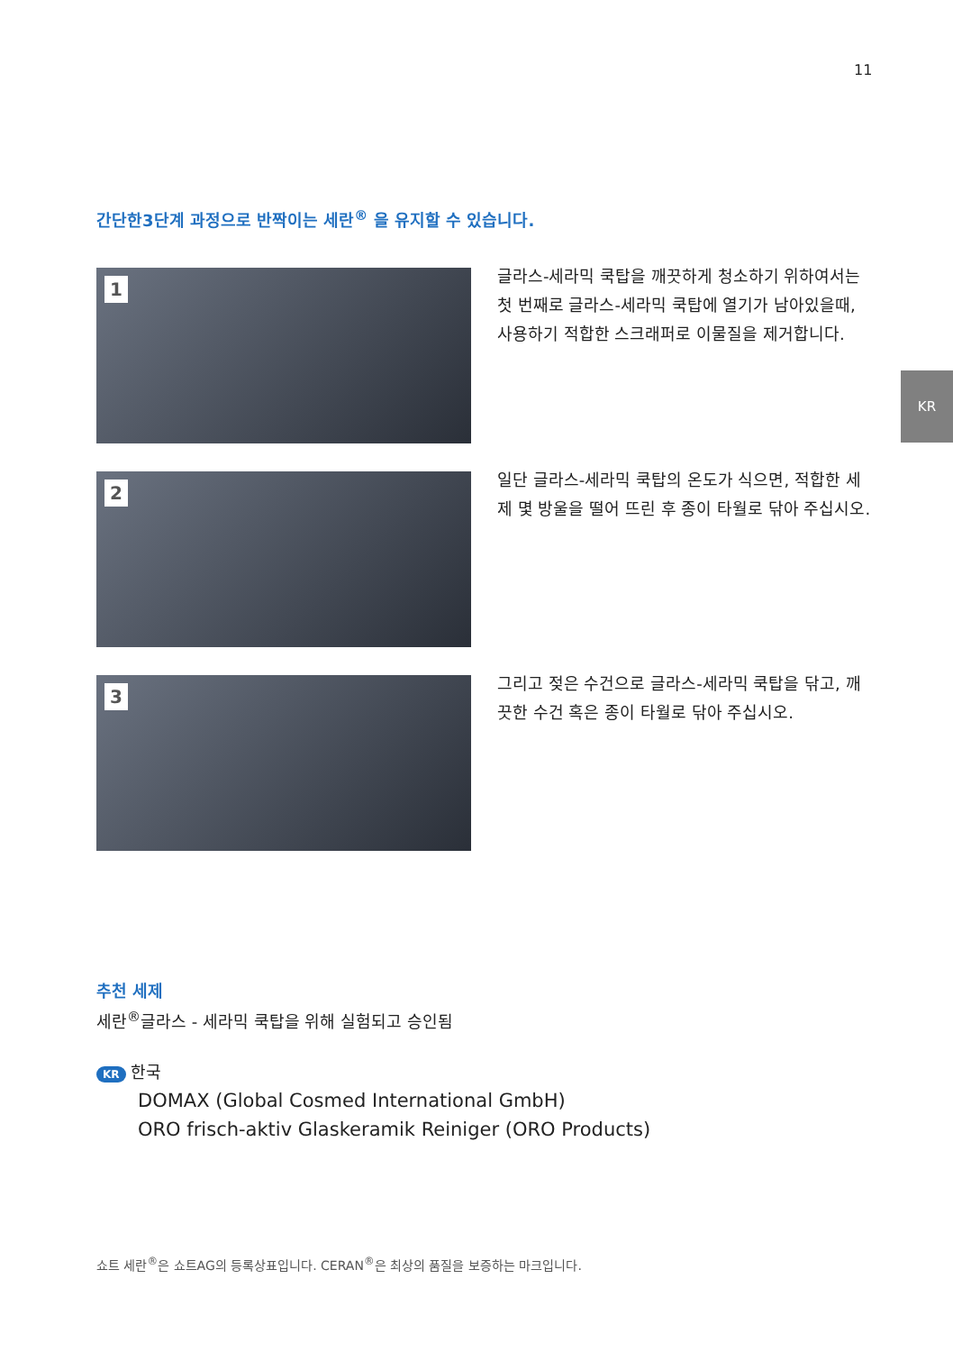11
KR
간단한3단계 과정으로 반짝이는 세란<sup>®</sup> 을 유지할 수 있습니다.
1
글라스-세라믹 쿡탑을 깨끗하게 청소하기 위하여서는 첫 번째로 글라스-세라믹 쿡탑에 열기가 남아있을때, 사용하기 적합한 스크래퍼로 이물질을 제거합니다.
2
일단 글라스-세라믹 쿡탑의 온도가 식으면, 적합한 세제 몇 방울을 떨어 뜨린 후 종이 타월로 닦아 주십시오.
3
그리고 젖은 수건으로 글라스-세라믹 쿡탑을 닦고, 깨끗한 수건 혹은 종이 타월로 닦아 주십시오.
추천 세제
세란<sup>®</sup>글라스 - 세라믹 쿡탑을 위해 실험되고 승인됨
KR 한국
DOMAX (Global Cosmed International GmbH)
ORO frisch-aktiv Glaskeramik Reiniger (ORO Products)
쇼트 세란<sup>®</sup>은 쇼트AG의 등록상표입니다. CERAN<sup>®</sup>은 최상의 품질을 보증하는 마크입니다.